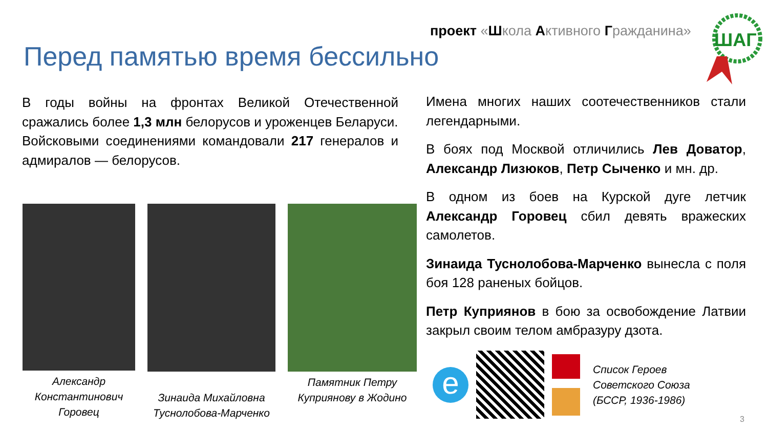проект «Школа Активного Гражданина»
ШАГ
Перед памятью время бессильно
В годы войны на фронтах Великой Отечественной сражались более 1,3 млн белорусов и уроженцев Беларуси.
Войсковыми соединениями командовали 217 генералов и адмиралов — белорусов.
Имена многих наших соотечественников стали легендарными.
В боях под Москвой отличились Лев Доватор, Александр Лизюков, Петр Сыченко и мн. др.
В одном из боев на Курской дуге летчик Александр Горовец сбил девять вражеских самолетов.
Зинаида Туснолобова-Марченко вынесла с поля боя 128 раненых бойцов.
Петр Куприянов в бою за освобождение Латвии закрыл своим телом амбразуру дзота.
Александр Константинович Горовец
Зинаида Михайловна Туснолобова-Марченко
Памятник Петру Куприянову в Жодино
e
Список Героев
Советского Союза
(БССР, 1936-1986)
3